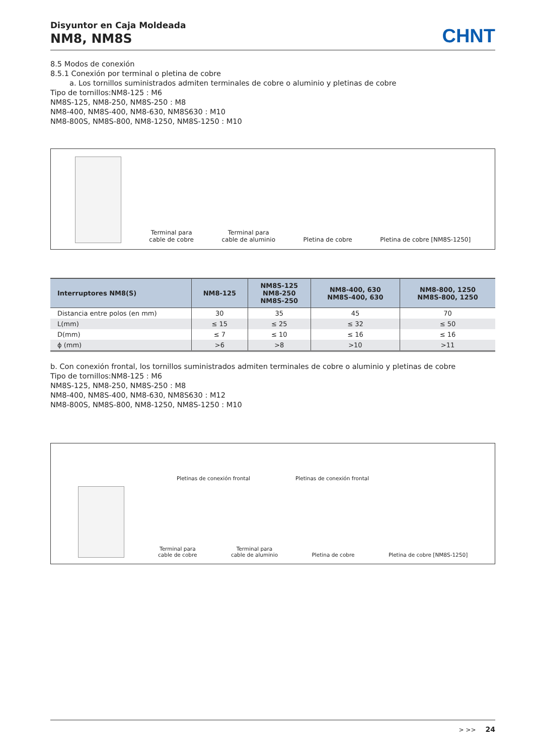Disyuntor en Caja Moldeada
NM8, NM8S
CHNT
8.5 Modos de conexión
8.5.1 Conexión por terminal o pletina de cobre
a. Los tornillos suministrados admiten terminales de cobre o aluminio y pletinas de cobre
Tipo de tornillos:NM8-125 : M6
NM8S-125, NM8-250, NM8S-250 : M8
NM8-400, NM8S-400, NM8-630, NM8S630 : M10
NM8-800S, NM8S-800, NM8-1250, NM8S-1250 : M10
Terminal para
cable de cobre
Terminal para
cable de aluminio
Pletina de cobre
Pletina de cobre [NM8S-1250]
| Interruptores NM8(S) | NM8-125 | NM8S-125 NM8-250 NM8S-250 | NM8-400, 630 NM8S-400, 630 | NM8-800, 1250 NM8S-800, 1250 |
| --- | --- | --- | --- | --- |
| Distancia entre polos (en mm) | 30 | 35 | 45 | 70 |
| L(mm) | ≤ 15 | ≤ 25 | ≤ 32 | ≤ 50 |
| D(mm) | ≤ 7 | ≤ 10 | ≤ 16 | ≤ 16 |
| ϕ (mm) | >6 | >8 | >10 | >11 |
b. Con conexión frontal, los tornillos suministrados admiten terminales de cobre o aluminio y pletinas de cobre
Tipo de tornillos:NM8-125 : M6
NM8S-125, NM8-250, NM8S-250 : M8
NM8-400, NM8S-400, NM8-630, NM8S630 : M12
NM8-800S, NM8S-800, NM8-1250, NM8S-1250 : M10
Pletinas de conexión frontal Pletinas de conexión frontal
Terminal para
cable de cobre
Terminal para
cable de aluminio
Pletina de cobre
Pletina de cobre [NM8S-1250]
> >> 24